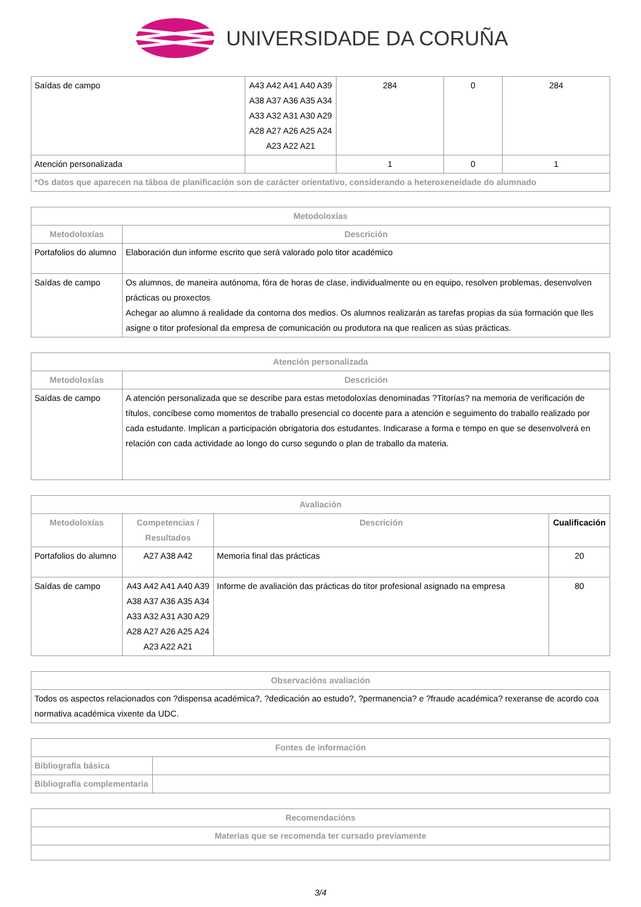UNIVERSIDADE DA CORUÑA
| Saídas de campo | A43 A42 A41 A40 A39 A38 A37 A36 A35 A34 A33 A32 A31 A30 A29 A28 A27 A26 A25 A24 A23 A22 A21 | 284 | 0 | 284 |
| Atención personalizada | | 1 | 0 | 1 |
| *Os datos que aparecen na táboa de planificación son de carácter orientativo, considerando a heteroxeneidade do alumnado | | | | |
| Metodoloxías | |
| --- | --- |
| Metodoloxías | Descrición |
| Portafolios do alumno | Elaboración dun informe escrito que será valorado polo titor académico |
| Saídas de campo | Os alumnos, de maneira autónoma, fóra de horas de clase, individualmente ou en equipo, resolven problemas, desenvolven prácticas ou proxectos Achegar ao alumno á realidade da contorna dos medios. Os alumnos realizarán as tarefas propias da súa formación que lles asigne o titor profesional da empresa de comunicación ou produtora na que realicen as súas prácticas. |
| Atención personalizada | |
| --- | --- |
| Metodoloxías | Descrición |
| Saídas de campo | A atención personalizada que se describe para estas metodoloxías denominadas ?Titorías? na memoria de verificación de títulos, concíbese como momentos de traballo presencial co docente para a atención e seguimento do traballo realizado por cada estudante. Implican a participación obrigatoria dos estudantes. Indicarase a forma e tempo en que se desenvolverá en relación con cada actividade ao longo do curso segundo o plan de traballo da materia. |
| Avaliación | | | |
| --- | --- | --- | --- |
| Metodoloxías | Competencias / Resultados | Descrición | Cualificación |
| Portafolios do alumno | A27 A38 A42 | Memoria final das prácticas | 20 |
| Saídas de campo | A43 A42 A41 A40 A39 A38 A37 A36 A35 A34 A33 A32 A31 A30 A29 A28 A27 A26 A25 A24 A23 A22 A21 | Informe de avaliación das prácticas do titor profesional asignado na empresa | 80 |
| Observacións avaliación |
| --- |
| Todos os aspectos relacionados con ?dispensa académica?, ?dedicación ao estudo?, ?permanencia? e ?fraude académica? rexeranse de acordo coa normativa académica vixente da UDC. |
| Fontes de información | |
| --- | --- |
| Bibliografía básica | |
| Bibliografía complementaria | |
| Recomendacións |
| --- |
| Materias que se recomenda ter cursado previamente |
3/4